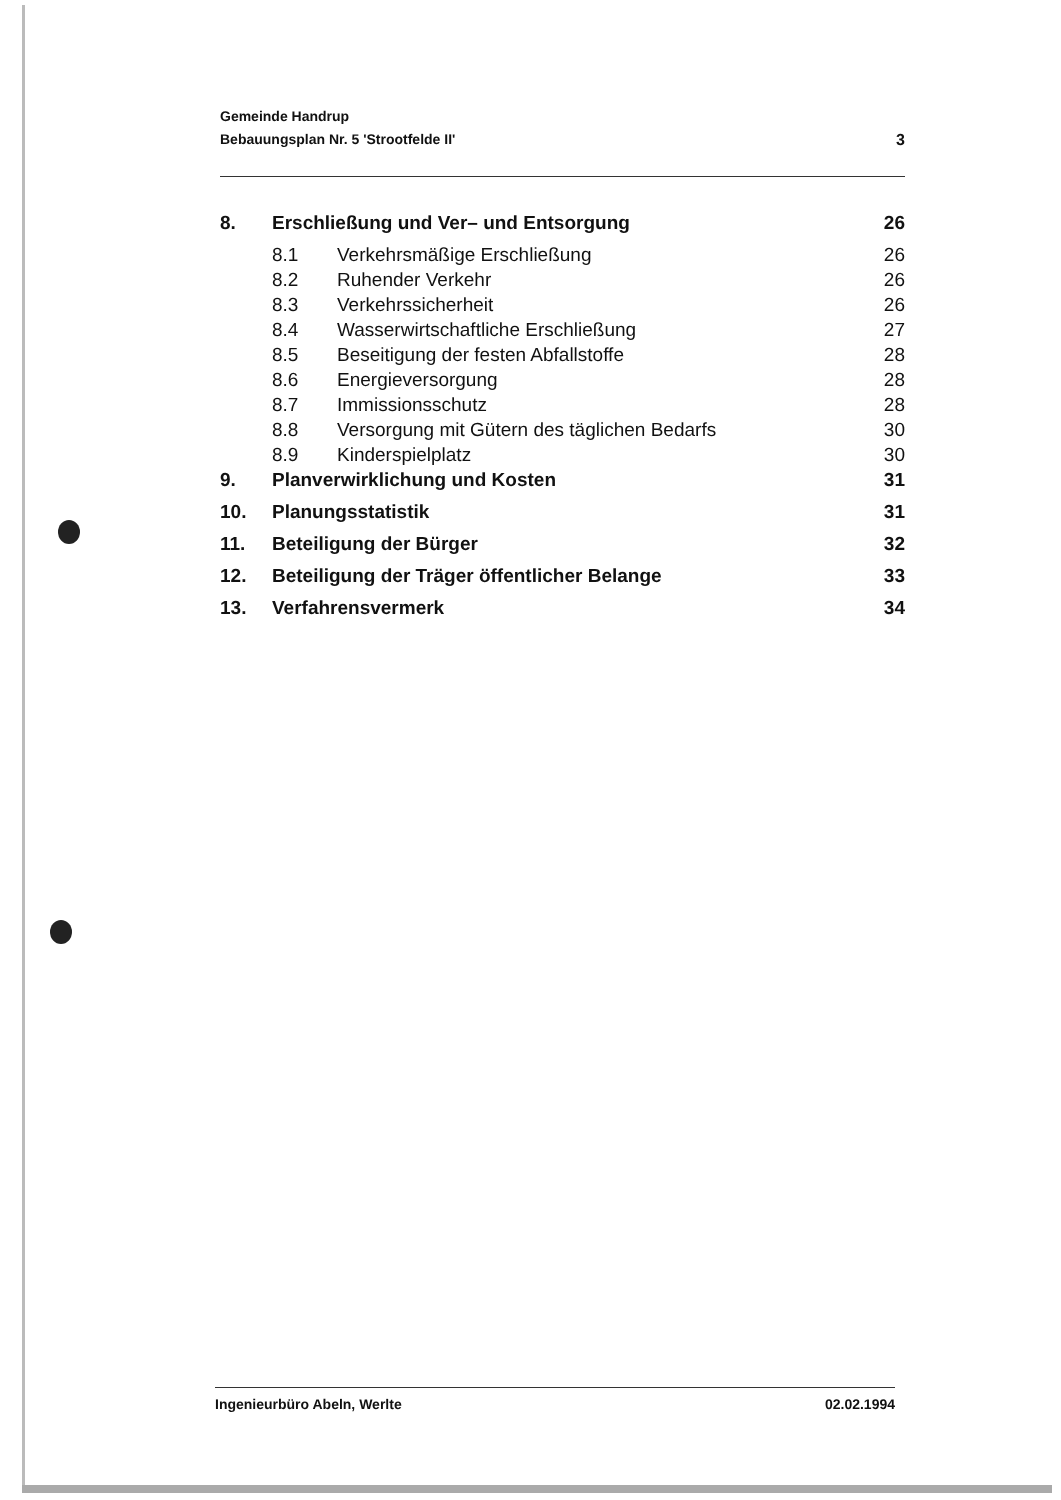Gemeinde Handrup
Bebauungsplan Nr. 5 'Strootfelde II'
3
| 8. | Erschließung und Ver– und Entsorgung | | 26 |
| | 8.1 | Verkehrsmäßige Erschließung | 26 |
| | 8.2 | Ruhender Verkehr | 26 |
| | 8.3 | Verkehrssicherheit | 26 |
| | 8.4 | Wasserwirtschaftliche Erschließung | 27 |
| | 8.5 | Beseitigung der festen Abfallstoffe | 28 |
| | 8.6 | Energieversorgung | 28 |
| | 8.7 | Immissionsschutz | 28 |
| | 8.8 | Versorgung mit Gütern des täglichen Bedarfs | 30 |
| | 8.9 | Kinderspielplatz | 30 |
| 9. | Planverwirklichung und Kosten | | 31 |
| 10. | Planungsstatistik | | 31 |
| 11. | Beteiligung der Bürger | | 32 |
| 12. | Beteiligung der Träger öffentlicher Belange | | 33 |
| 13. | Verfahrensvermerk | | 34 |
Ingenieurbüro Abeln, Werlte 02.02.1994